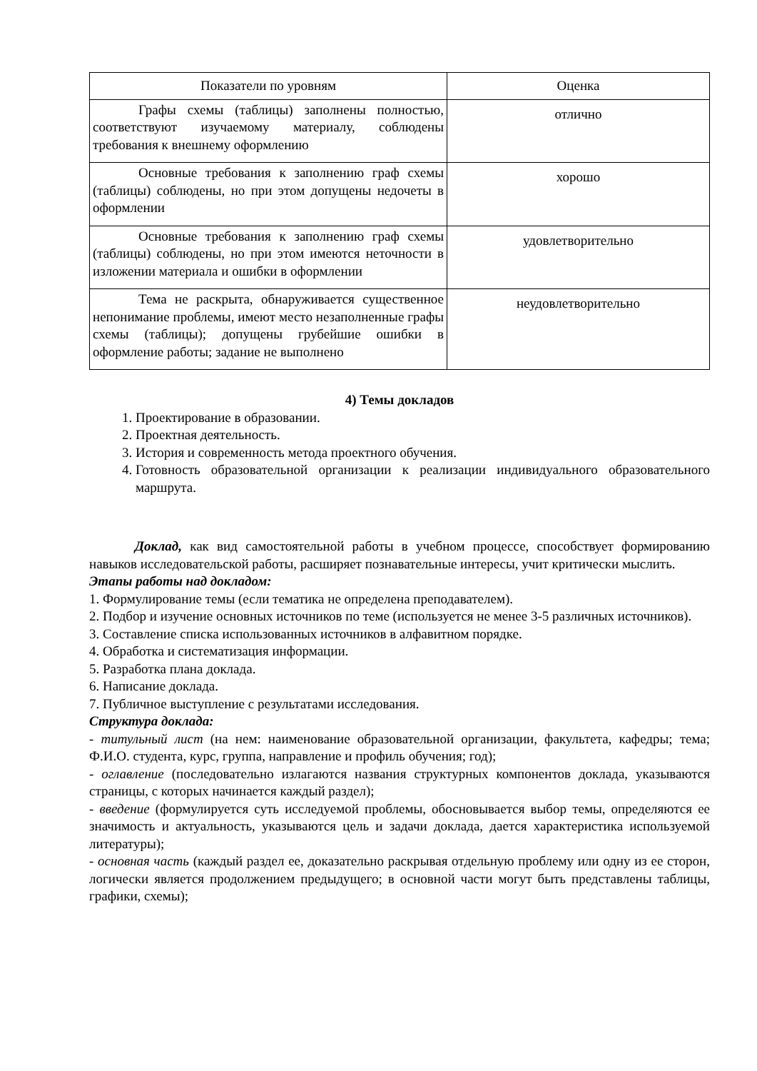| Показатели по уровням | Оценка |
| --- | --- |
| Графы схемы (таблицы) заполнены полностью, соответствуют изучаемому материалу, соблюдены требования к внешнему оформлению | отлично |
| Основные требования к заполнению граф схемы (таблицы) соблюдены, но при этом допущены недочеты в оформлении | хорошо |
| Основные требования к заполнению граф схемы (таблицы) соблюдены, но при этом имеются неточности в изложении материала и ошибки в оформлении | удовлетворительно |
| Тема не раскрыта, обнаруживается существенное непонимание проблемы, имеют место незаполненные графы схемы (таблицы); допущены грубейшие ошибки в оформление работы; задание не выполнено | неудовлетворительно |
4) Темы докладов
1. Проектирование в образовании.
2. Проектная деятельность.
3. История и современность метода проектного обучения.
4. Готовность образовательной организации к реализации индивидуального образовательного маршрута.
Доклад, как вид самостоятельной работы в учебном процессе, способствует формированию навыков исследовательской работы, расширяет познавательные интересы, учит критически мыслить.
Этапы работы над докладом:
1. Формулирование темы (если тематика не определена преподавателем).
2. Подбор и изучение основных источников по теме (используется не менее 3-5 различных источников).
3. Составление списка использованных источников в алфавитном порядке.
4. Обработка и систематизация информации.
5. Разработка плана доклада.
6. Написание доклада.
7. Публичное выступление с результатами исследования.
Структура доклада:
- титульный лист (на нем: наименование образовательной организации, факультета, кафедры; тема; Ф.И.О. студента, курс, группа, направление и профиль обучения; год);
- оглавление (последовательно излагаются названия структурных компонентов доклада, указываются страницы, с которых начинается каждый раздел);
- введение (формулируется суть исследуемой проблемы, обосновывается выбор темы, определяются ее значимость и актуальность, указываются цель и задачи доклада, дается характеристика используемой литературы);
- основная часть (каждый раздел ее, доказательно раскрывая отдельную проблему или одну из ее сторон, логически является продолжением предыдущего; в основной части могут быть представлены таблицы, графики, схемы);